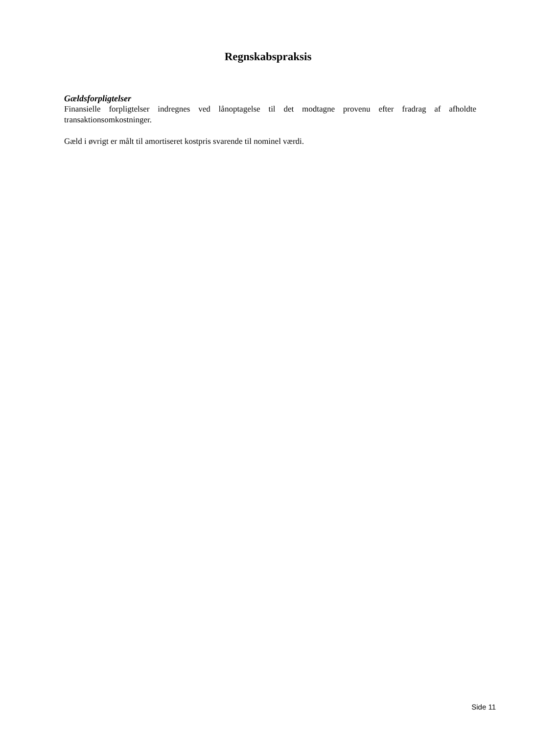Regnskabspraksis
Gældsforpligtelser
Finansielle forpligtelser indregnes ved lånoptagelse til det modtagne provenu efter fradrag af afholdte transaktionsomkostninger.
Gæld i øvrigt er målt til amortiseret kostpris svarende til nominel værdi.
Side 11